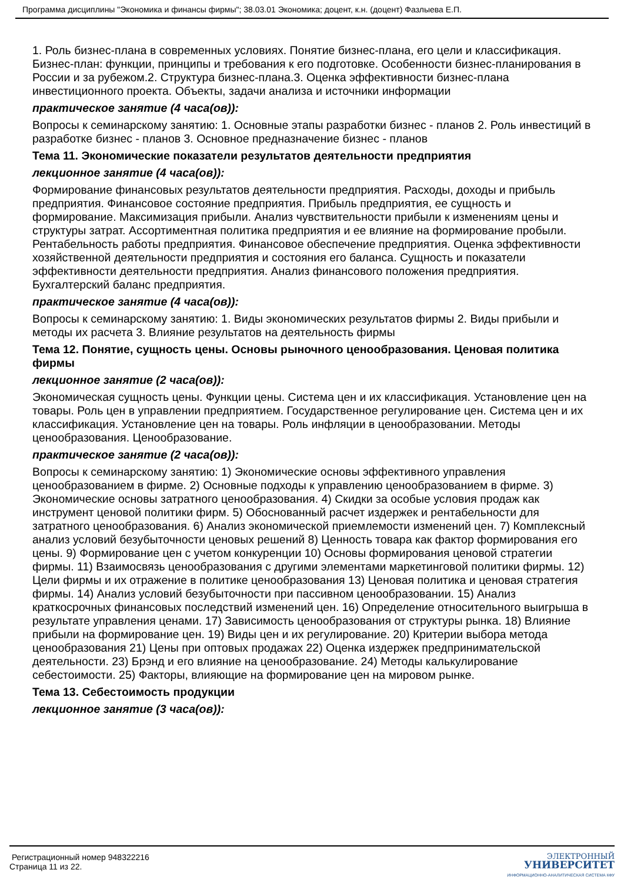Программа дисциплины "Экономика и финансы фирмы"; 38.03.01 Экономика; доцент, к.н. (доцент) Фазлыева Е.П.
1. Роль бизнес-плана в современных условиях. Понятие бизнес-плана, его цели и классификация. Бизнес-план: функции, принципы и требования к его подготовке. Особенности бизнес-планирования в России и за рубежом.2. Структура бизнес-плана.3. Оценка эффективности бизнес-плана инвестиционного проекта. Объекты, задачи анализа и источники информации
практическое занятие (4 часа(ов)):
Вопросы к семинарскому занятию: 1. Основные этапы разработки бизнес - планов 2. Роль инвестиций в разработке бизнес - планов 3. Основное предназначение бизнес - планов
Тема 11. Экономические показатели результатов деятельности предприятия
лекционное занятие (4 часа(ов)):
Формирование финансовых результатов деятельности предприятия. Расходы, доходы и прибыль предприятия. Финансовое состояние предприятия. Прибыль предприятия, ее сущность и формирование. Максимизация прибыли. Анализ чувствительности прибыли к изменениям цены и структуры затрат. Ассортиментная политика предприятия и ее влияние на формирование пробыли. Рентабельность работы предприятия. Финансовое обеспечение предприятия. Оценка эффективности хозяйственной деятельности предприятия и состояния его баланса. Сущность и показатели эффективности деятельности предприятия. Анализ финансового положения предприятия. Бухгалтерский баланс предприятия.
практическое занятие (4 часа(ов)):
Вопросы к семинарскому занятию: 1. Виды экономических результатов фирмы 2. Виды прибыли и методы их расчета 3. Влияние результатов на деятельность фирмы
Тема 12. Понятие, сущность цены. Основы рыночного ценообразования. Ценовая политика фирмы
лекционное занятие (2 часа(ов)):
Экономическая сущность цены. Функции цены. Система цен и их классификация. Установление цен на товары. Роль цен в управлении предприятием. Государственное регулирование цен. Система цен и их классификация. Установление цен на товары. Роль инфляции в ценообразовании. Методы ценообразования. Ценообразование.
практическое занятие (2 часа(ов)):
Вопросы к семинарскому занятию: 1) Экономические основы эффективного управления ценообразованием в фирме. 2) Основные подходы к управлению ценообразованием в фирме. 3) Экономические основы затратного ценообразования. 4) Скидки за особые условия продаж как инструмент ценовой политики фирм. 5) Обоснованный расчет издержек и рентабельности для затратного ценообразования. 6) Анализ экономической приемлемости изменений цен. 7) Комплексный анализ условий безубыточности ценовых решений 8) Ценность товара как фактор формирования его цены. 9) Формирование цен с учетом конкуренции 10) Основы формирования ценовой стратегии фирмы. 11) Взаимосвязь ценообразования с другими элементами маркетинговой политики фирмы. 12) Цели фирмы и их отражение в политике ценообразования 13) Ценовая политика и ценовая стратегия фирмы. 14) Анализ условий безубыточности при пассивном ценообразовании. 15) Анализ краткосрочных финансовых последствий изменений цен. 16) Определение относительного выигрыша в результате управления ценами. 17) Зависимость ценообразования от структуры рынка. 18) Влияние прибыли на формирование цен. 19) Виды цен и их регулирование. 20) Критерии выбора метода ценообразования 21) Цены при оптовых продажах 22) Оценка издержек предпринимательской деятельности. 23) Брэнд и его влияние на ценообразование. 24) Методы калькулирование себестоимости. 25) Факторы, влияющие на формирование цен на мировом рынке.
Тема 13. Себестоимость продукции
лекционное занятие (3 часа(ов)):
Регистрационный номер 948322216
Страница 11 из 22.
ЭЛЕКТРОННЫЙ
УНИВЕРСИТЕТ
ИНФОРМАЦИОННО-АНАЛИТИЧЕСКАЯ СИСТЕМА КФУ